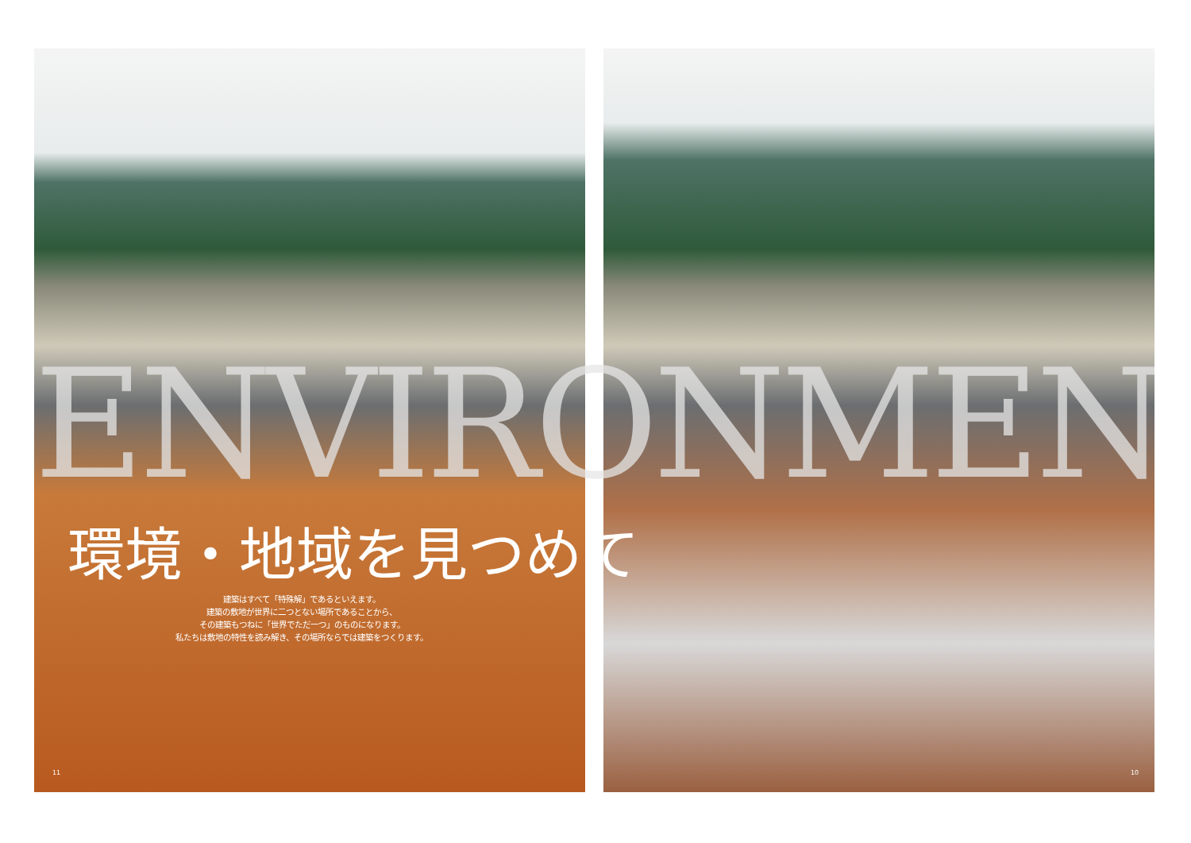ENVIRONMENT
環境・地域を見つめて
建築はすべて「特殊解」であるといえます。
建築の敷地が世界に二つとない場所であることから、
その建築もつねに「世界でただ一つ」のものになります。
私たちは敷地の特性を読み解き、その場所ならでは建築をつくります。
11 10